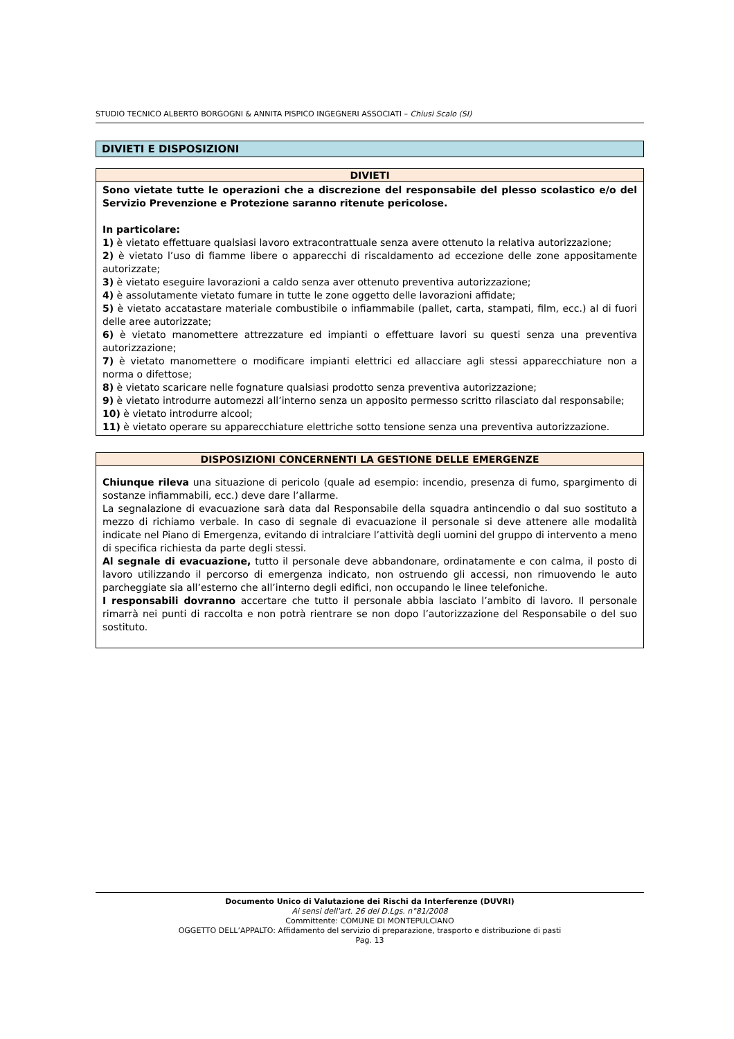STUDIO TECNICO ALBERTO BORGOGNI & ANNITA PISPICO INGEGNERI ASSOCIATI – Chiusi Scalo (SI)
DIVIETI E DISPOSIZIONI
| DIVIETI |
| --- |
| Sono vietate tutte le operazioni che a discrezione del responsabile del plesso scolastico e/o del Servizio Prevenzione e Protezione saranno ritenute pericolose. In particolare: 1) è vietato effettuare qualsiasi lavoro extracontrattuale senza avere ottenuto la relativa autorizzazione; 2) è vietato l’uso di fiamme libere o apparecchi di riscaldamento ad eccezione delle zone appositamente autorizzate; 3) è vietato eseguire lavorazioni a caldo senza aver ottenuto preventiva autorizzazione; 4) è assolutamente vietato fumare in tutte le zone oggetto delle lavorazioni affidate; 5) è vietato accatastare materiale combustibile o infiammabile (pallet, carta, stampati, film, ecc.) al di fuori delle aree autorizzate; 6) è vietato manomettere attrezzature ed impianti o effettuare lavori su questi senza una preventiva autorizzazione; 7) è vietato manomettere o modificare impianti elettrici ed allacciare agli stessi apparecchiature non a norma o difettose; 8) è vietato scaricare nelle fognature qualsiasi prodotto senza preventiva autorizzazione; 9) è vietato introdurre automezzi all’interno senza un apposito permesso scritto rilasciato dal responsabile; 10) è vietato introdurre alcool; 11) è vietato operare su apparecchiature elettriche sotto tensione senza una preventiva autorizzazione. |
| DISPOSIZIONI CONCERNENTI LA GESTIONE DELLE EMERGENZE |
| --- |
| Chiunque rileva una situazione di pericolo (quale ad esempio: incendio, presenza di fumo, spargimento di sostanze infiammabili, ecc.) deve dare l’allarme. La segnalazione di evacuazione sarà data dal Responsabile della squadra antincendio o dal suo sostituto a mezzo di richiamo verbale. In caso di segnale di evacuazione il personale si deve attenere alle modalità indicate nel Piano di Emergenza, evitando di intralciare l’attività degli uomini del gruppo di intervento a meno di specifica richiesta da parte degli stessi. Al segnale di evacuazione, tutto il personale deve abbandonare, ordinatamente e con calma, il posto di lavoro utilizzando il percorso di emergenza indicato, non ostruendo gli accessi, non rimuovendo le auto parcheggiate sia all’esterno che all’interno degli edifici, non occupando le linee telefoniche. I responsabili dovranno accertare che tutto il personale abbia lasciato l’ambito di lavoro. Il personale rimarrà nei punti di raccolta e non potrà rientrare se non dopo l’autorizzazione del Responsabile o del suo sostituto. |
Documento Unico di Valutazione dei Rischi da Interferenze (DUVRI)
Ai sensi dell'art. 26 del D.Lgs. n°81/2008
Committente: COMUNE DI MONTEPULCIANO
OGGETTO DELL’APPALTO: Affidamento del servizio di preparazione, trasporto e distribuzione di pasti
Pag. 13